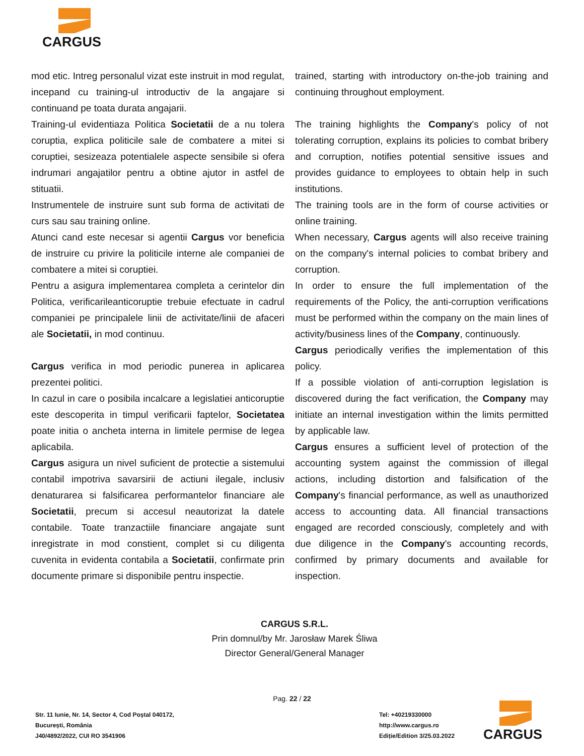CARGUS
mod etic. Intreg personalul vizat este instruit in mod regulat, incepand cu training-ul introductiv de la angajare si continuand pe toata durata angajarii.
Training-ul evidentiaza Politica Societatii de a nu tolera coruptia, explica politicile sale de combatere a mitei si coruptiei, sesizeaza potentialele aspecte sensibile si ofera indrumari angajatilor pentru a obtine ajutor in astfel de stituatii.
Instrumentele de instruire sunt sub forma de activitati de curs sau sau training online.
Atunci cand este necesar si agentii Cargus vor beneficia de instruire cu privire la politicile interne ale companiei de combatere a mitei si coruptiei.
Pentru a asigura implementarea completa a cerintelor din Politica, verificarileanticoruptie trebuie efectuate in cadrul companiei pe principalele linii de activitate/linii de afaceri ale Societatii, in mod continuu.
Cargus verifica in mod periodic punerea in aplicarea prezentei politici.
In cazul in care o posibila incalcare a legislatiei anticoruptie este descoperita in timpul verificarii faptelor, Societatea poate initia o ancheta interna in limitele permise de legea aplicabila.
Cargus asigura un nivel suficient de protectie a sistemului contabil impotriva savarsirii de actiuni ilegale, inclusiv denaturarea si falsificarea performantelor financiare ale Societatii, precum si accesul neautorizat la datele contabile. Toate tranzactiile financiare angajate sunt inregistrate in mod constient, complet si cu diligenta cuvenita in evidenta contabila a Societatii, confirmate prin documente primare si disponibile pentru inspectie.
trained, starting with introductory on-the-job training and continuing throughout employment.
The training highlights the Company's policy of not tolerating corruption, explains its policies to combat bribery and corruption, notifies potential sensitive issues and provides guidance to employees to obtain help in such institutions.
The training tools are in the form of course activities or online training.
When necessary, Cargus agents will also receive training on the company's internal policies to combat bribery and corruption.
In order to ensure the full implementation of the requirements of the Policy, the anti-corruption verifications must be performed within the company on the main lines of activity/business lines of the Company, continuously.
Cargus periodically verifies the implementation of this policy.
If a possible violation of anti-corruption legislation is discovered during the fact verification, the Company may initiate an internal investigation within the limits permitted by applicable law.
Cargus ensures a sufficient level of protection of the accounting system against the commission of illegal actions, including distortion and falsification of the Company's financial performance, as well as unauthorized access to accounting data. All financial transactions engaged are recorded consciously, completely and with due diligence in the Company's accounting records, confirmed by primary documents and available for inspection.
CARGUS S.R.L.
Prin domnul/by Mr. Jarosław Marek Śliwa
Director General/General Manager
Pag. 22 / 22
Str. 11 Iunie, Nr. 14, Sector 4, Cod Poștal 040172,
București, România
J40/4892/2022, CUI RO 3541906
Tel: +40219330000
http://www.cargus.ro
Ediție/Edition 3/25.03.2022
CARGUS